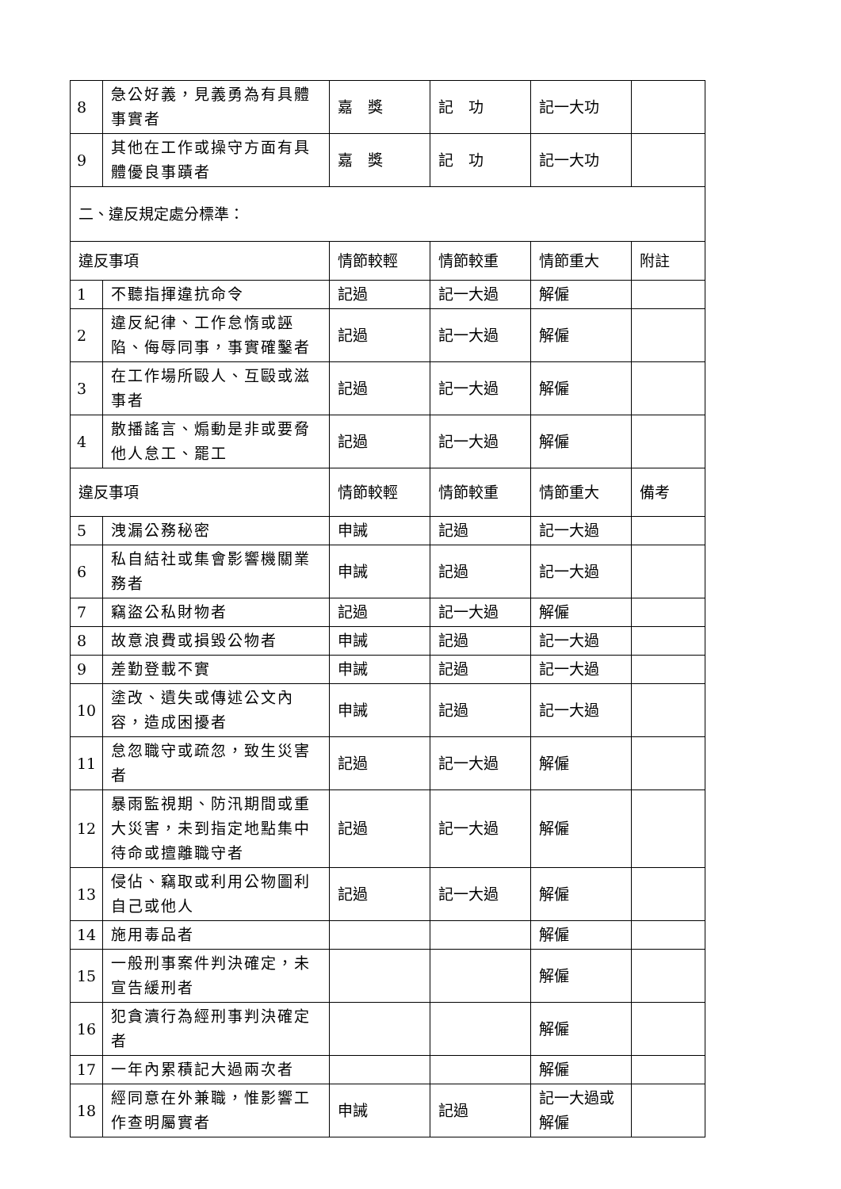| 8 | 急公好義，見義勇為有具體事實者 | 嘉 獎 | 記 功 | 記一大功 | |
| 9 | 其他在工作或操守方面有具體優良事蹟者 | 嘉 獎 | 記 功 | 記一大功 | |
| 二、違反規定處分標準： | | | | | |
| 違反事項 | | 情節較輕 | 情節較重 | 情節重大 | 附註 |
| 1 | 不聽指揮違抗命令 | 記過 | 記一大過 | 解僱 | |
| 2 | 違反紀律、工作怠惰或誣陷、侮辱同事，事實確鑿者 | 記過 | 記一大過 | 解僱 | |
| 3 | 在工作場所毆人、互毆或滋事者 | 記過 | 記一大過 | 解僱 | |
| 4 | 散播謠言、煽動是非或要脅他人怠工、罷工 | 記過 | 記一大過 | 解僱 | |
| 違反事項 | | 情節較輕 | 情節較重 | 情節重大 | 備考 |
| 5 | 洩漏公務秘密 | 申誡 | 記過 | 記一大過 | |
| 6 | 私自結社或集會影響機關業務者 | 申誡 | 記過 | 記一大過 | |
| 7 | 竊盜公私財物者 | 記過 | 記一大過 | 解僱 | |
| 8 | 故意浪費或損毀公物者 | 申誡 | 記過 | 記一大過 | |
| 9 | 差勤登載不實 | 申誡 | 記過 | 記一大過 | |
| 10 | 塗改、遺失或傳述公文內容，造成困擾者 | 申誡 | 記過 | 記一大過 | |
| 11 | 怠忽職守或疏忽，致生災害者 | 記過 | 記一大過 | 解僱 | |
| 12 | 暴雨監視期、防汛期間或重大災害，未到指定地點集中待命或擅離職守者 | 記過 | 記一大過 | 解僱 | |
| 13 | 侵佔、竊取或利用公物圖利自己或他人 | 記過 | 記一大過 | 解僱 | |
| 14 | 施用毒品者 | | | 解僱 | |
| 15 | 一般刑事案件判決確定，未宣告緩刑者 | | | 解僱 | |
| 16 | 犯貪瀆行為經刑事判決確定者 | | | 解僱 | |
| 17 | 一年內累積記大過兩次者 | | | 解僱 | |
| 18 | 經同意在外兼職，惟影響工作查明屬實者 | 申誡 | 記過 | 記一大過或解僱 | |